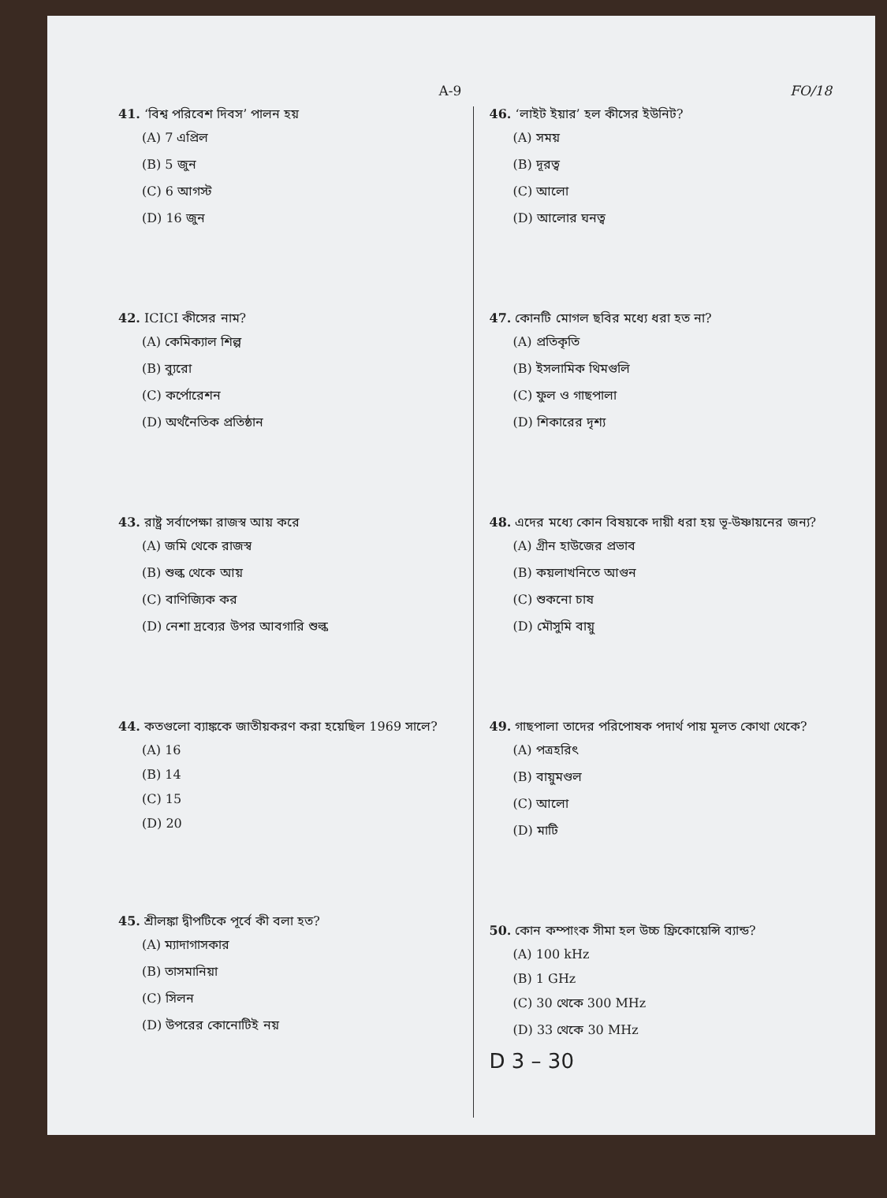A-9 FO/18
41. ‘বিশ্ব পরিবেশ দিবস’ পালন হয়
(A) 7 এপ্রিল
(B) 5 জুন
(C) 6 আগস্ট
(D) 16 জুন
42. ICICI কীসের নাম?
(A) কেমিক্যাল শিল্প
(B) ব্যুরো
(C) কর্পোরেশন
(D) অর্থনৈতিক প্রতিষ্ঠান
43. রাষ্ট্র সর্বাপেক্ষা রাজস্ব আয় করে
(A) জমি থেকে রাজস্ব
(B) শুল্ক থেকে আয়
(C) বাণিজ্যিক কর
(D) নেশা দ্রব্যের উপর আবগারি শুল্ক
44. কতগুলো ব্যাঙ্ককে জাতীয়করণ করা হয়েছিল 1969 সালে?
(A) 16
(B) 14
(C) 15
(D) 20
45. শ্রীলঙ্কা দ্বীপটিকে পূর্বে কী বলা হত?
(A) ম্যাদাগাসকার
(B) তাসমানিয়া
(C) সিলন
(D) উপরের কোনোটিই নয়
46. ‘লাইট ইয়ার’ হল কীসের ইউনিট?
(A) সময়
(B) দূরত্ব
(C) আলো
(D) আলোর ঘনত্ব
47. কোনটি মোগল ছবির মধ্যে ধরা হত না?
(A) প্রতিকৃতি
(B) ইসলামিক থিমগুলি
(C) ফুল ও গাছপালা
(D) শিকারের দৃশ্য
48. এদের মধ্যে কোন বিষয়কে দায়ী ধরা হয় ভূ-উষ্ণায়নের জন্য?
(A) গ্রীন হাউজের প্রভাব
(B) কয়লাখনিতে আগুন
(C) শুকনো চাষ
(D) মৌসুমি বায়ু
49. গাছপালা তাদের পরিপোষক পদার্থ পায় মূলত কোথা থেকে?
(A) পত্রহরিৎ
(B) বায়ুমণ্ডল
(C) আলো
(D) মাটি
50. কোন কম্পাংক সীমা হল উচ্চ ফ্রিকোয়েন্সি ব্যান্ড?
(A) 100 kHz
(B) 1 GHz
(C) 30 থেকে 300 MHz
(D) 33 থেকে 30 MHz
D 3 – 30